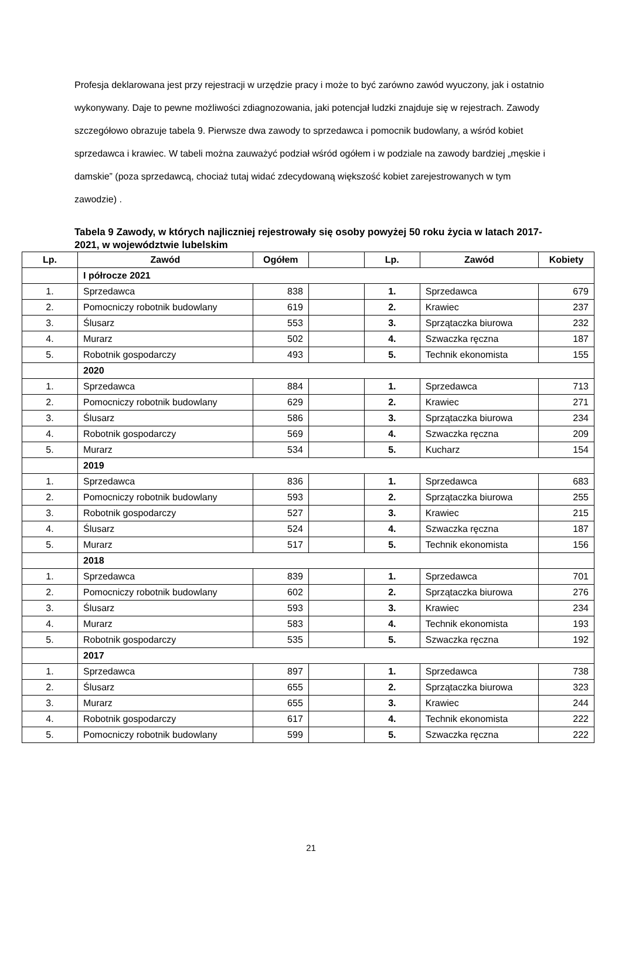Profesja deklarowana jest przy rejestracji w urzędzie pracy i może to być zarówno zawód wyuczony, jak i ostatnio wykonywany. Daje to pewne możliwości zdiagnozowania, jaki potencjał ludzki znajduje się w rejestrach. Zawody szczegółowo obrazuje tabela 9. Pierwsze dwa zawody to sprzedawca i pomocnik budowlany, a wśród kobiet sprzedawca i krawiec. W tabeli można zauważyć podział wśród ogółem i w podziale na zawody bardziej „męskie i damskie” (poza sprzedawcą, chociaż tutaj widać zdecydowaną większość kobiet zarejestrowanych w tym zawodzie) .
Tabela 9 Zawody, w których najliczniej rejestrowały się osoby powyżej 50 roku życia w latach 2017-2021, w województwie lubelskim
| Lp. | Zawód | Ogółem | | Lp. | Zawód | Kobiety |
| --- | --- | --- | --- | --- | --- | --- |
| | I półrocze 2021 | | | | | |
| 1. | Sprzedawca | 838 | | 1. | Sprzedawca | 679 |
| 2. | Pomocniczy robotnik budowlany | 619 | | 2. | Krawiec | 237 |
| 3. | Ślusarz | 553 | | 3. | Sprzątaczka biurowa | 232 |
| 4. | Murarz | 502 | | 4. | Szwaczka ręczna | 187 |
| 5. | Robotnik gospodarczy | 493 | | 5. | Technik ekonomista | 155 |
| | 2020 | | | | | |
| 1. | Sprzedawca | 884 | | 1. | Sprzedawca | 713 |
| 2. | Pomocniczy robotnik budowlany | 629 | | 2. | Krawiec | 271 |
| 3. | Ślusarz | 586 | | 3. | Sprzątaczka biurowa | 234 |
| 4. | Robotnik gospodarczy | 569 | | 4. | Szwaczka ręczna | 209 |
| 5. | Murarz | 534 | | 5. | Kucharz | 154 |
| | 2019 | | | | | |
| 1. | Sprzedawca | 836 | | 1. | Sprzedawca | 683 |
| 2. | Pomocniczy robotnik budowlany | 593 | | 2. | Sprzątaczka biurowa | 255 |
| 3. | Robotnik gospodarczy | 527 | | 3. | Krawiec | 215 |
| 4. | Ślusarz | 524 | | 4. | Szwaczka ręczna | 187 |
| 5. | Murarz | 517 | | 5. | Technik ekonomista | 156 |
| | 2018 | | | | | |
| 1. | Sprzedawca | 839 | | 1. | Sprzedawca | 701 |
| 2. | Pomocniczy robotnik budowlany | 602 | | 2. | Sprzątaczka biurowa | 276 |
| 3. | Ślusarz | 593 | | 3. | Krawiec | 234 |
| 4. | Murarz | 583 | | 4. | Technik ekonomista | 193 |
| 5. | Robotnik gospodarczy | 535 | | 5. | Szwaczka ręczna | 192 |
| | 2017 | | | | | |
| 1. | Sprzedawca | 897 | | 1. | Sprzedawca | 738 |
| 2. | Ślusarz | 655 | | 2. | Sprzątaczka biurowa | 323 |
| 3. | Murarz | 655 | | 3. | Krawiec | 244 |
| 4. | Robotnik gospodarczy | 617 | | 4. | Technik ekonomista | 222 |
| 5. | Pomocniczy robotnik budowlany | 599 | | 5. | Szwaczka ręczna | 222 |
21